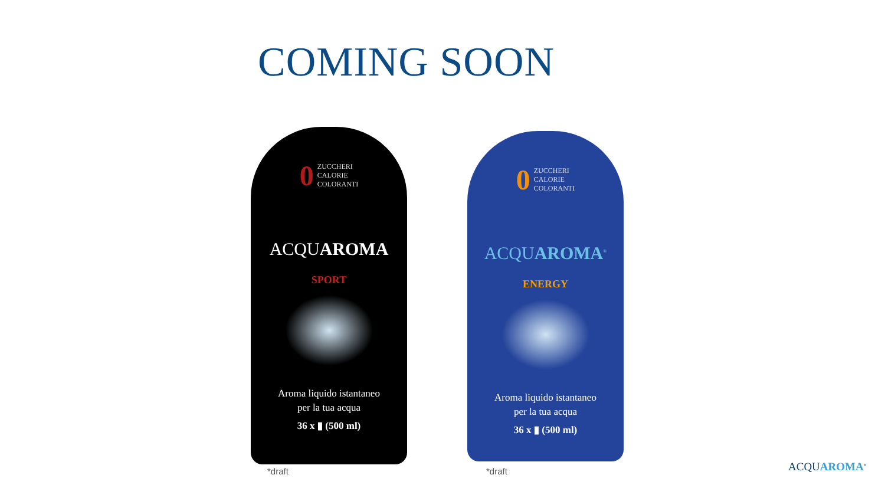COMING SOON
0 ZUCCHERI
CALORIE
COLORANTI
ACQUAROMA
SPORT
Aroma liquido istantaneo
per la tua acqua
36 x ▮ (500 ml)
*draft
0 ZUCCHERI
CALORIE
COLORANTI
ACQUAROMA<sup>®</sup>
ENERGY
Aroma liquido istantaneo
per la tua acqua
36 x ▮ (500 ml)
*draft ACQUAROMA<sup>®</sup>